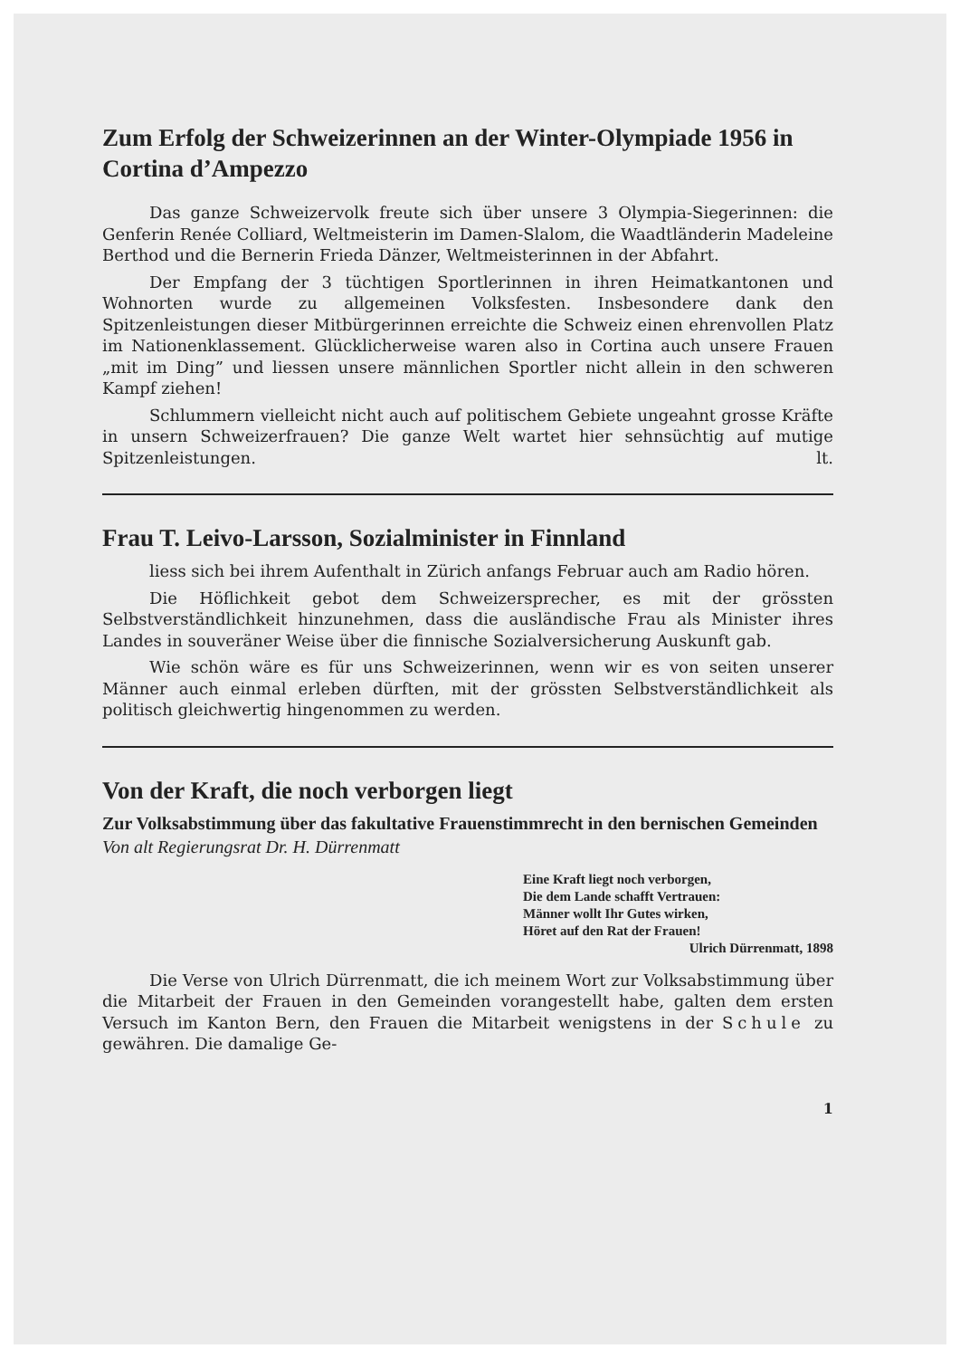Zum Erfolg der Schweizerinnen an der Winter-Olympiade 1956 in Cortina d’Ampezzo
Das ganze Schweizervolk freute sich über unsere 3 Olympia-Siegerinnen: die Genferin Renée Colliard, Weltmeisterin im Damen-Slalom, die Waadtländerin Madeleine Berthod und die Bernerin Frieda Dänzer, Weltmeisterinnen in der Abfahrt.
Der Empfang der 3 tüchtigen Sportlerinnen in ihren Heimatkantonen und Wohnorten wurde zu allgemeinen Volksfesten. Insbesondere dank den Spitzenleistungen dieser Mitbürgerinnen erreichte die Schweiz einen ehrenvollen Platz im Nationenklassement. Glücklicherweise waren also in Cortina auch unsere Frauen „mit im Ding” und liessen unsere männlichen Sportler nicht allein in den schweren Kampf ziehen!
Schlummern vielleicht nicht auch auf politischem Gebiete ungeahnt grosse Kräfte in unsern Schweizerfrauen? Die ganze Welt wartet hier sehnsüchtig auf mutige Spitzenleistungen. lt.
Frau T. Leivo-Larsson, Sozialminister in Finnland
liess sich bei ihrem Aufenthalt in Zürich anfangs Februar auch am Radio hören.
Die Höflichkeit gebot dem Schweizersprecher, es mit der grössten Selbstverständlichkeit hinzunehmen, dass die ausländische Frau als Minister ihres Landes in souveräner Weise über die finnische Sozialversicherung Auskunft gab.
Wie schön wäre es für uns Schweizerinnen, wenn wir es von seiten unserer Männer auch einmal erleben dürften, mit der grössten Selbstverständlichkeit als politisch gleichwertig hingenommen zu werden.
Von der Kraft, die noch verborgen liegt
Zur Volksabstimmung über das fakultative Frauenstimmrecht in den bernischen Gemeinden Von alt Regierungsrat Dr. H. Dürrenmatt
Eine Kraft liegt noch verborgen,
Die dem Lande schafft Vertrauen:
Männer wollt Ihr Gutes wirken,
Höret auf den Rat der Frauen!
Ulrich Dürrenmatt, 1898
Die Verse von Ulrich Dürrenmatt, die ich meinem Wort zur Volksabstimmung über die Mitarbeit der Frauen in den Gemeinden vorangestellt habe, galten dem ersten Versuch im Kanton Bern, den Frauen die Mitarbeit wenigstens in der Schule zu gewähren. Die damalige Ge-
1